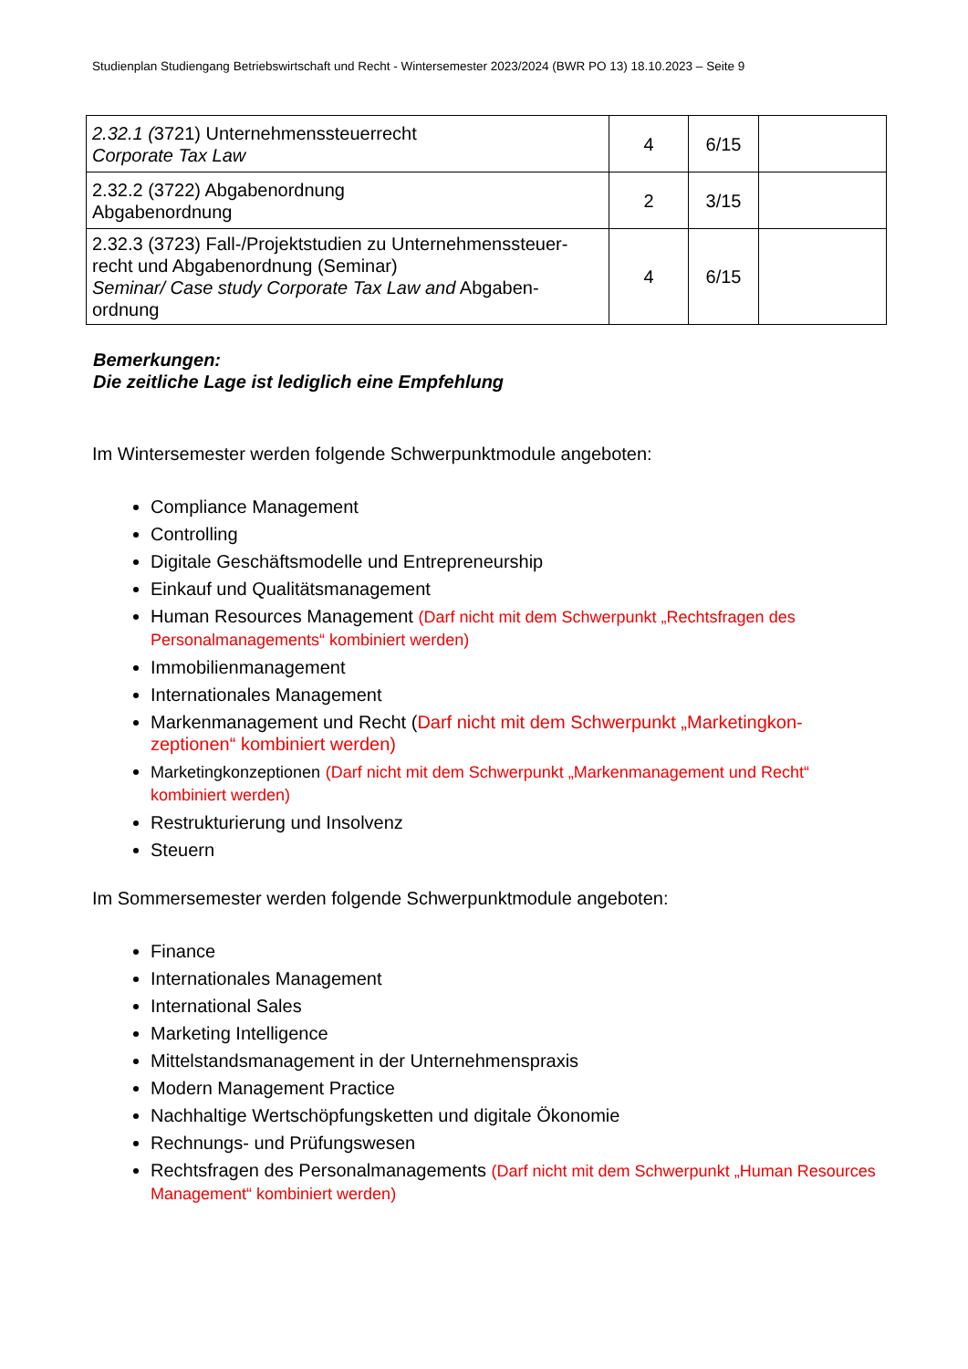Studienplan Studiengang Betriebswirtschaft und Recht - Wintersemester 2023/2024 (BWR PO 13) 18.10.2023 – Seite 9
| 2.32.1 ( 3721) Unternehmenssteuerrecht Corporate Tax Law | 4 | 6/15 | |
| 2.32.2 (3722) Abgabenordnung Abgabenordnung | 2 | 3/15 | |
| 2.32.3 (3723) Fall-/Projektstudien zu Unternehmenssteuer-recht und Abgabenordnung (Seminar) Seminar/ Case study Corporate Tax Law and Abgaben-ordnung | 4 | 6/15 | |
Bemerkungen:
Die zeitliche Lage ist lediglich eine Empfehlung
Im Wintersemester werden folgende Schwerpunktmodule angeboten:
Compliance Management
Controlling
Digitale Geschäftsmodelle und Entrepreneurship
Einkauf und Qualitätsmanagement
Human Resources Management (Darf nicht mit dem Schwerpunkt „Rechtsfragen des Personalmanagements“ kombiniert werden)
Immobilienmanagement
Internationales Management
Markenmanagement und Recht (Darf nicht mit dem Schwerpunkt „Marketingkon-zeptionen“ kombiniert werden)
Marketingkonzeptionen (Darf nicht mit dem Schwerpunkt „Markenmanagement und Recht“ kombiniert werden)
Restrukturierung und Insolvenz
Steuern
Im Sommersemester werden folgende Schwerpunktmodule angeboten:
Finance
Internationales Management
International Sales
Marketing Intelligence
Mittelstandsmanagement in der Unternehmenspraxis
Modern Management Practice
Nachhaltige Wertschöpfungsketten und digitale Ökonomie
Rechnungs- und Prüfungswesen
Rechtsfragen des Personalmanagements (Darf nicht mit dem Schwerpunkt „Human Resources Management“ kombiniert werden)